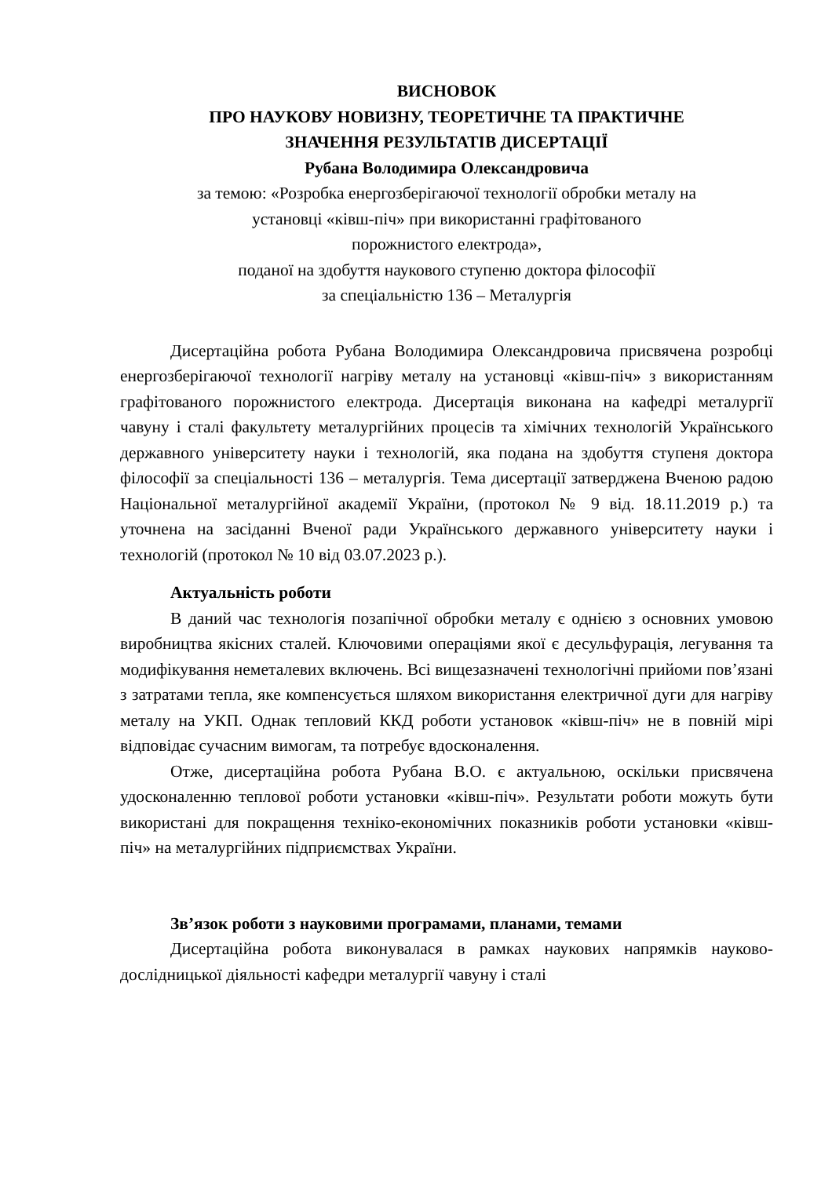ВИСНОВОК
ПРО НАУКОВУ НОВИЗНУ, ТЕОРЕТИЧНЕ ТА ПРАКТИЧНЕ
ЗНАЧЕННЯ РЕЗУЛЬТАТІВ ДИСЕРТАЦІЇ
Рубана Володимира Олександровича
за темою: «Розробка енергозберігаючої технології обробки металу на
установці «ківш-піч» при використанні графітованого
порожнистого електрода»,
поданої на здобуття наукового ступеню доктора філософії
за спеціальністю 136 – Металургія
Дисертаційна робота Рубана Володимира Олександровича присвячена розробці енергозберігаючої технології нагріву металу на установці «ківш-піч» з використанням графітованого порожнистого електрода. Дисертація виконана на кафедрі металургії чавуну і сталі факультету металургійних процесів та хімічних технологій Українського державного університету науки і технологій, яка подана на здобуття ступеня доктора філософії за спеціальності 136 – металургія. Тема дисертації затверджена Вченою радою Національної металургійної академії України, (протокол № 9 від. 18.11.2019 р.) та уточнена на засіданні Вченої ради Українського державного університету науки і технологій (протокол № 10 від 03.07.2023 р.).
Актуальність роботи
В даний час технологія позапічної обробки металу є однією з основних умовою виробництва якісних сталей. Ключовими операціями якої є десульфурація, легування та модифікування неметалевих включень. Всі вищезазначені технологічні прийоми пов’язані з затратами тепла, яке компенсується шляхом використання електричної дуги для нагріву металу на УКП. Однак тепловий ККД роботи установок «ківш-піч» не в повній мірі відповідає сучасним вимогам, та потребує вдосконалення.
Отже, дисертаційна робота Рубана В.О. є актуальною, оскільки присвячена удосконаленню теплової роботи установки «ківш-піч». Результати роботи можуть бути використані для покращення техніко-економічних показників роботи установки «ківш-піч» на металургійних підприємствах України.
Зв’язок роботи з науковими програмами, планами, темами
Дисертаційна робота виконувалася в рамках наукових напрямків науково-дослідницької діяльності кафедри металургії чавуну і сталі